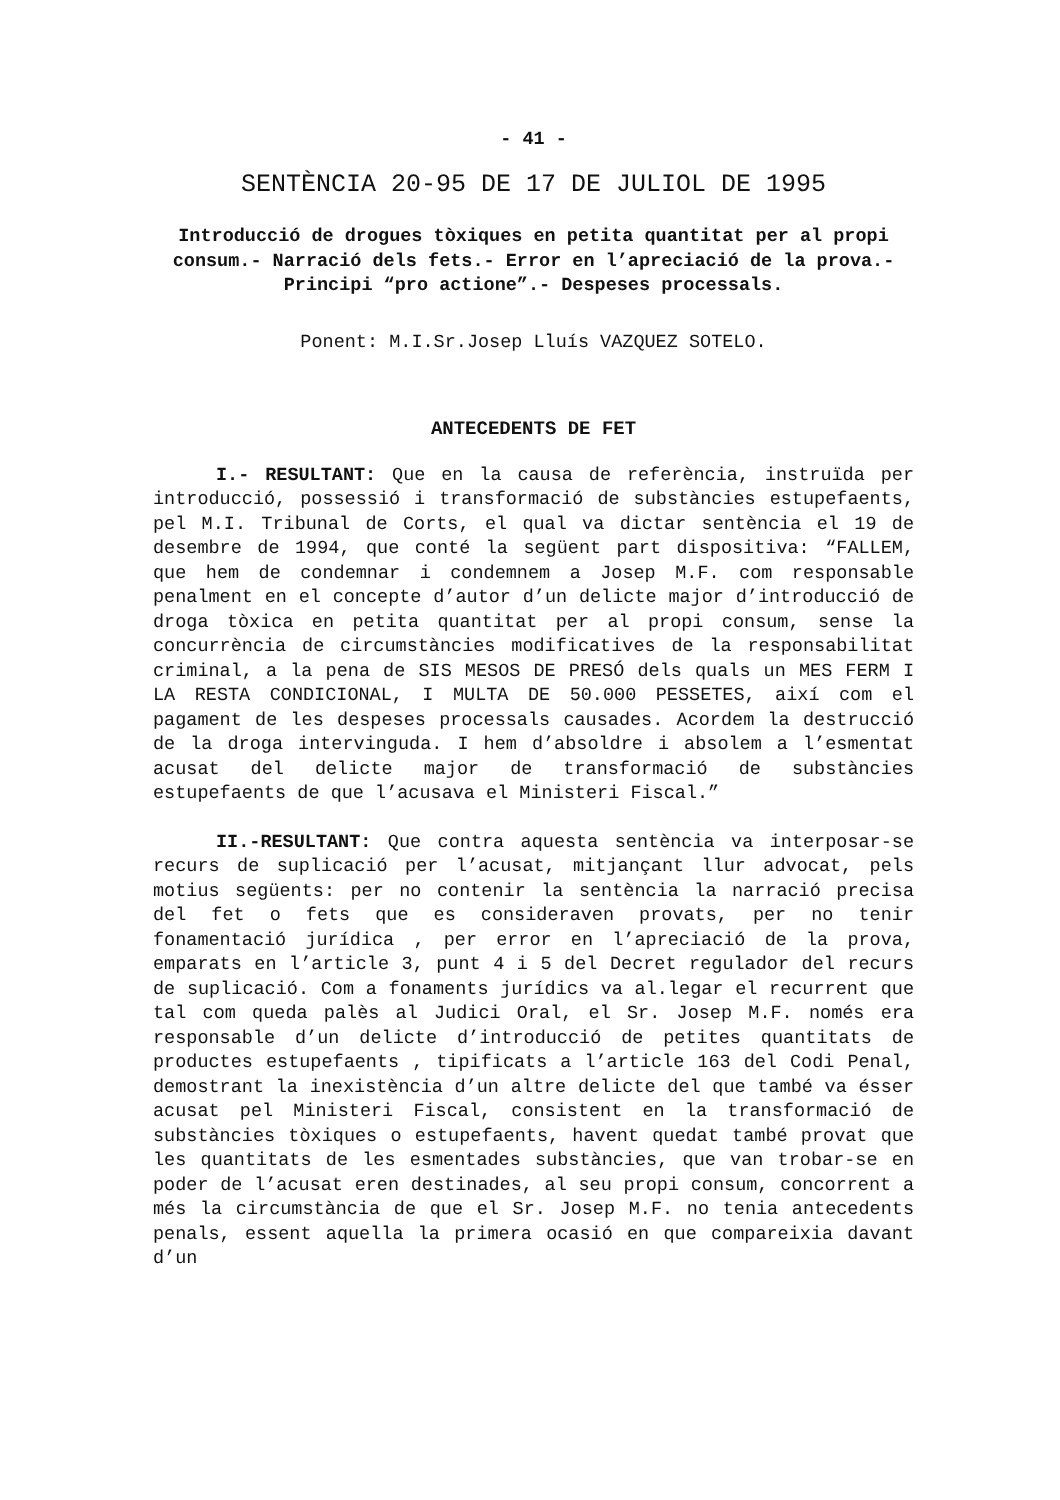- 41 -
SENTÈNCIA 20-95 DE 17 DE JULIOL DE 1995
Introducció de drogues tòxiques en petita quantitat per al propi consum.- Narració dels fets.- Error en l’apreciació de la prova.- Principi “pro actione”.- Despeses processals.
Ponent: M.I.Sr.Josep Lluís VAZQUEZ SOTELO.
ANTECEDENTS DE FET
I.- RESULTANT: Que en la causa de referència, instruïda per introducció, possessió i transformació de substàncies estupefaents, pel M.I. Tribunal de Corts, el qual va dictar sentència el 19 de desembre de 1994, que conté la següent part dispositiva: “FALLEM, que hem de condemnar i condemnem a Josep M.F. com responsable penalment en el concepte d’autor d’un delicte major d’introducció de droga tòxica en petita quantitat per al propi consum, sense la concurrència de circumstàncies modificatives de la responsabilitat criminal, a la pena de SIS MESOS DE PRESÓ dels quals un MES FERM I LA RESTA CONDICIONAL, I MULTA DE 50.000 PESSETES, així com el pagament de les despeses processals causades. Acordem la destrucció de la droga intervinguda. I hem d’absoldre i absolem a l’esmentat acusat del delicte major de transformació de substàncies estupefaents de que l’acusava el Ministeri Fiscal.”
II.-RESULTANT: Que contra aquesta sentència va interposar-se recurs de suplicació per l’acusat, mitjançant llur advocat, pels motius següents: per no contenir la sentència la narració precisa del fet o fets que es consideraven provats, per no tenir fonamentació jurídica , per error en l’apreciació de la prova, emparats en l’article 3, punt 4 i 5 del Decret regulador del recurs de suplicació. Com a fonaments jurídics va al.legar el recurrent que tal com queda palès al Judici Oral, el Sr. Josep M.F. només era responsable d’un delicte d’introducció de petites quantitats de productes estupefaents , tipificats a l’article 163 del Codi Penal, demostrant la inexistència d’un altre delicte del que també va ésser acusat pel Ministeri Fiscal, consistent en la transformació de substàncies tòxiques o estupefaents, havent quedat també provat que les quantitats de les esmentades substàncies, que van trobar-se en poder de l’acusat eren destinades, al seu propi consum, concorrent a més la circumstància de que el Sr. Josep M.F. no tenia antecedents penals, essent aquella la primera ocasió en que compareixia davant d’un